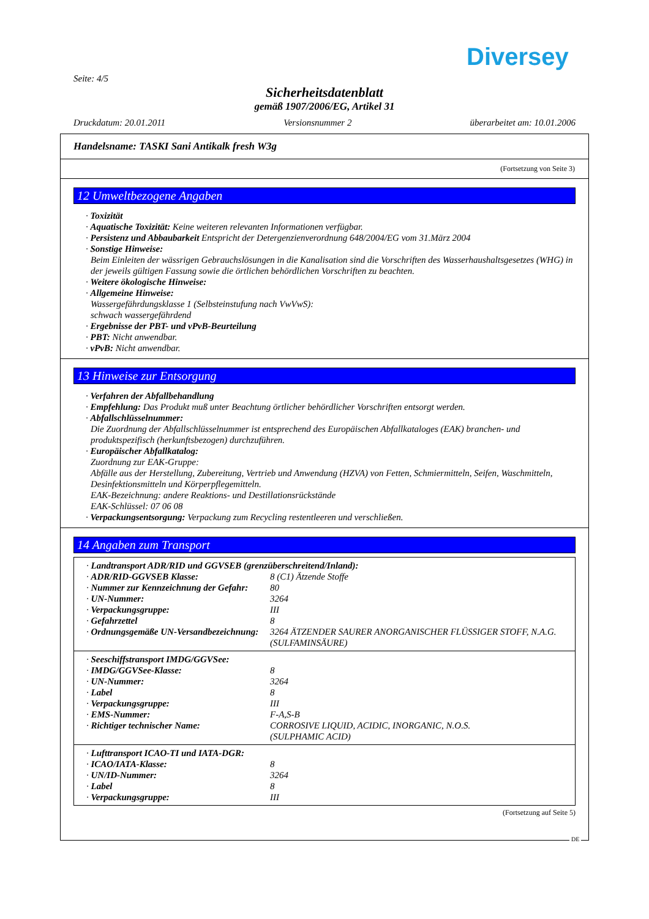Diversey
Seite: 4/5
Sicherheitsdatenblatt
gemäß 1907/2006/EG, Artikel 31
Druckdatum: 20.01.2011 Versionsnummer 2 überarbeitet am: 10.01.2006
Handelsname: TASKI Sani Antikalk fresh W3g
(Fortsetzung von Seite 3)
12 Umweltbezogene Angaben
· Toxizität
· Aquatische Toxizität: Keine weiteren relevanten Informationen verfügbar.
· Persistenz und Abbaubarkeit Entspricht der Detergenzienverordnung 648/2004/EG vom 31.März 2004
· Sonstige Hinweise:
Beim Einleiten der wässrigen Gebrauchslösungen in die Kanalisation sind die Vorschriften des Wasserhaushaltsgesetzes (WHG) in der jeweils gültigen Fassung sowie die örtlichen behördlichen Vorschriften zu beachten.
· Weitere ökologische Hinweise:
· Allgemeine Hinweise:
Wassergefährdungsklasse 1 (Selbsteinstufung nach VwVwS):
schwach wassergefährdend
· Ergebnisse der PBT- und vPvB-Beurteilung
· PBT: Nicht anwendbar.
· vPvB: Nicht anwendbar.
13 Hinweise zur Entsorgung
· Verfahren der Abfallbehandlung
· Empfehlung: Das Produkt muß unter Beachtung örtlicher behördlicher Vorschriften entsorgt werden.
· Abfallschlüsselnummer:
Die Zuordnung der Abfallschlüsselnummer ist entsprechend des Europäischen Abfallkataloges (EAK) branchen- und produktspezifisch (herkunftsbezogen) durchzuführen.
· Europäischer Abfallkatalog:
Zuordnung zur EAK-Gruppe:
Abfälle aus der Herstellung, Zubereitung, Vertrieb und Anwendung (HZVA) von Fetten, Schmiermitteln, Seifen, Waschmitteln, Desinfektionsmitteln und Körperpflegemitteln.
EAK-Bezeichnung: andere Reaktions- und Destillationsrückstände
EAK-Schlüssel: 07 06 08
· Verpackungsentsorgung: Verpackung zum Recycling restentleeren und verschließen.
14 Angaben zum Transport
| · Landtransport ADR/RID und GGVSEB (grenzüberschreitend/Inland): | |
| · ADR/RID-GGVSEB Klasse: | 8 (C1) Ätzende Stoffe |
| · Nummer zur Kennzeichnung der Gefahr: | 80 |
| · UN-Nummer: | 3264 |
| · Verpackungsgruppe: | III |
| · Gefahrzettel | 8 |
| · Ordnungsgemäße UN-Versandbezeichnung: | 3264 ÄTZENDER SAURER ANORGANISCHER FLÜSSIGER STOFF, N.A.G. (SULFAMINSÄURE) |
| · Seeschiffstransport IMDG/GGVSee: | |
| · IMDG/GGVSee-Klasse: | 8 |
| · UN-Nummer: | 3264 |
| · Label | 8 |
| · Verpackungsgruppe: | III |
| · EMS-Nummer: | F-A,S-B |
| · Richtiger technischer Name: | CORROSIVE LIQUID, ACIDIC, INORGANIC, N.O.S. (SULPHAMIC ACID) |
| · Lufttransport ICAO-TI und IATA-DGR: | |
| · ICAO/IATA-Klasse: | 8 |
| · UN/ID-Nummer: | 3264 |
| · Label | 8 |
| · Verpackungsgruppe: | III |
(Fortsetzung auf Seite 5)
DE